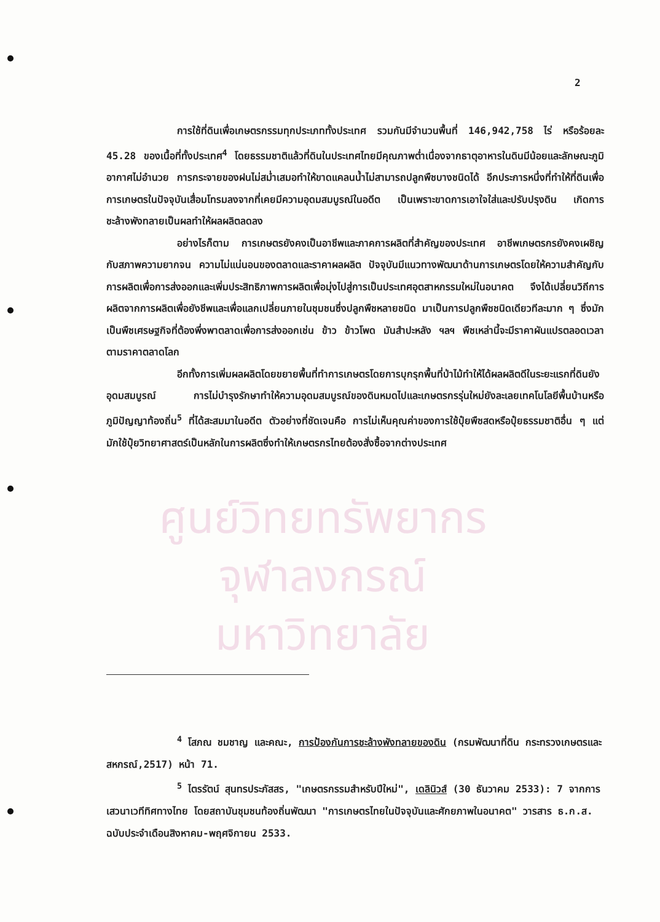ศูนย์วิทยทรัพยากร
จุฬาลงกรณ์มหาวิทยาลัย
2
การใช้ที่ดินเพื่อเกษตรกรรมทุกประเภททั้งประเทศ รวมกันมีจำนวนพื้นที่ 146,942,758 ไร่ หรือร้อยละ 45.28 ของเนื้อที่ทั้งประเทศ<sup>4</sup> โดยธรรมชาติแล้วที่ดินในประเทศไทยมีคุณภาพต่ำเนื่องจากธาตุอาหารในดินมีน้อยและลักษณะภูมิอากาศไม่อำนวย การกระจายของฝนไม่สม่ำเสมอทำให้ขาดแคลนน้ำไม่สามารถปลูกพืชบางชนิดได้ อีกประการหนึ่งที่ทำให้ที่ดินเพื่อการเกษตรในปัจจุบันเสื่อมโทรมลงจากที่เคยมีความอุดมสมบูรณ์ในอดีต เป็นเพราะขาดการเอาใจใส่และปรับปรุงดิน เกิดการชะล้างพังทลายเป็นผลทำให้ผลผลิตลดลง
อย่างไรก็ตาม การเกษตรยังคงเป็นอาชีพและภาคการผลิตที่สำคัญของประเทศ อาชีพเกษตรกรยังคงเผชิญกับสภาพความยากจน ความไม่แน่นอนของตลาดและราคาผลผลิต ปัจจุบันมีแนวทางพัฒนาด้านการเกษตรโดยให้ความสำคัญกับการผลิตเพื่อการส่งออกและเพิ่มประสิทธิภาพการผลิตเพื่อมุ่งไปสู่การเป็นประเทศอุตสาหกรรมใหม่ในอนาคต จึงได้เปลี่ยนวิถีการผลิตจากการผลิตเพื่อยังชีพและเพื่อแลกเปลี่ยนภายในชุมชนซึ่งปลูกพืชหลายชนิด มาเป็นการปลูกพืชชนิดเดียวทีละมาก ๆ ซึ่งมักเป็นพืชเศรษฐกิจที่ต้องพึ่งพาตลาดเพื่อการส่งออกเช่น ข้าว ข้าวโพด มันสำปะหลัง ฯลฯ พืชเหล่านี้จะมีราคาผันแปรตลอดเวลาตามราคาตลาดโลก
อีกทั้งการเพิ่มผลผลิตโดยขยายพื้นที่ทำการเกษตรโดยการบุกรุกพื้นที่ป่าไม้ทำให้ได้ผลผลิตดีในระยะแรกที่ดินยังอุดมสมบูรณ์ การไม่บำรุงรักษาทำให้ความอุดมสมบูรณ์ของดินหมดไปและเกษตรกรรุ่นใหม่ยังละเลยเทคโนโลยีพื้นบ้านหรือภูมิปัญญาท้องถิ่น<sup>5</sup> ที่ได้สะสมมาในอดีต ตัวอย่างที่ชัดเจนคือ การไม่เห็นคุณค่าของการใช้ปุ๋ยพืชสดหรือปุ๋ยธรรมชาติอื่น ๆ แต่มักใช้ปุ๋ยวิทยาศาสตร์เป็นหลักในการผลิตซึ่งทำให้เกษตรกรไทยต้องสั่งซื้อจากต่างประเทศ
<sup>4</sup> โสภณ ชมชาญ และคณะ, การป้องกันการชะล้างพังทลายของดิน (กรมพัฒนาที่ดิน กระทรวงเกษตรและสหกรณ์,2517) หน้า 71.
<sup>5</sup> ไตรรัตน์ สุนทรประภัสสร, "เกษตรกรรมสำหรับปีใหม่", เดลินิวส์ (30 ธันวาคม 2533): 7 จากการเสวนาเวทีทิศทางไทย โดยสถาบันชุมชนท้องถิ่นพัฒนา "การเกษตรไทยในปัจจุบันและศักยภาพในอนาคต" วารสาร ธ.ก.ส. ฉบับประจำเดือนสิงหาคม-พฤศจิกายน 2533.